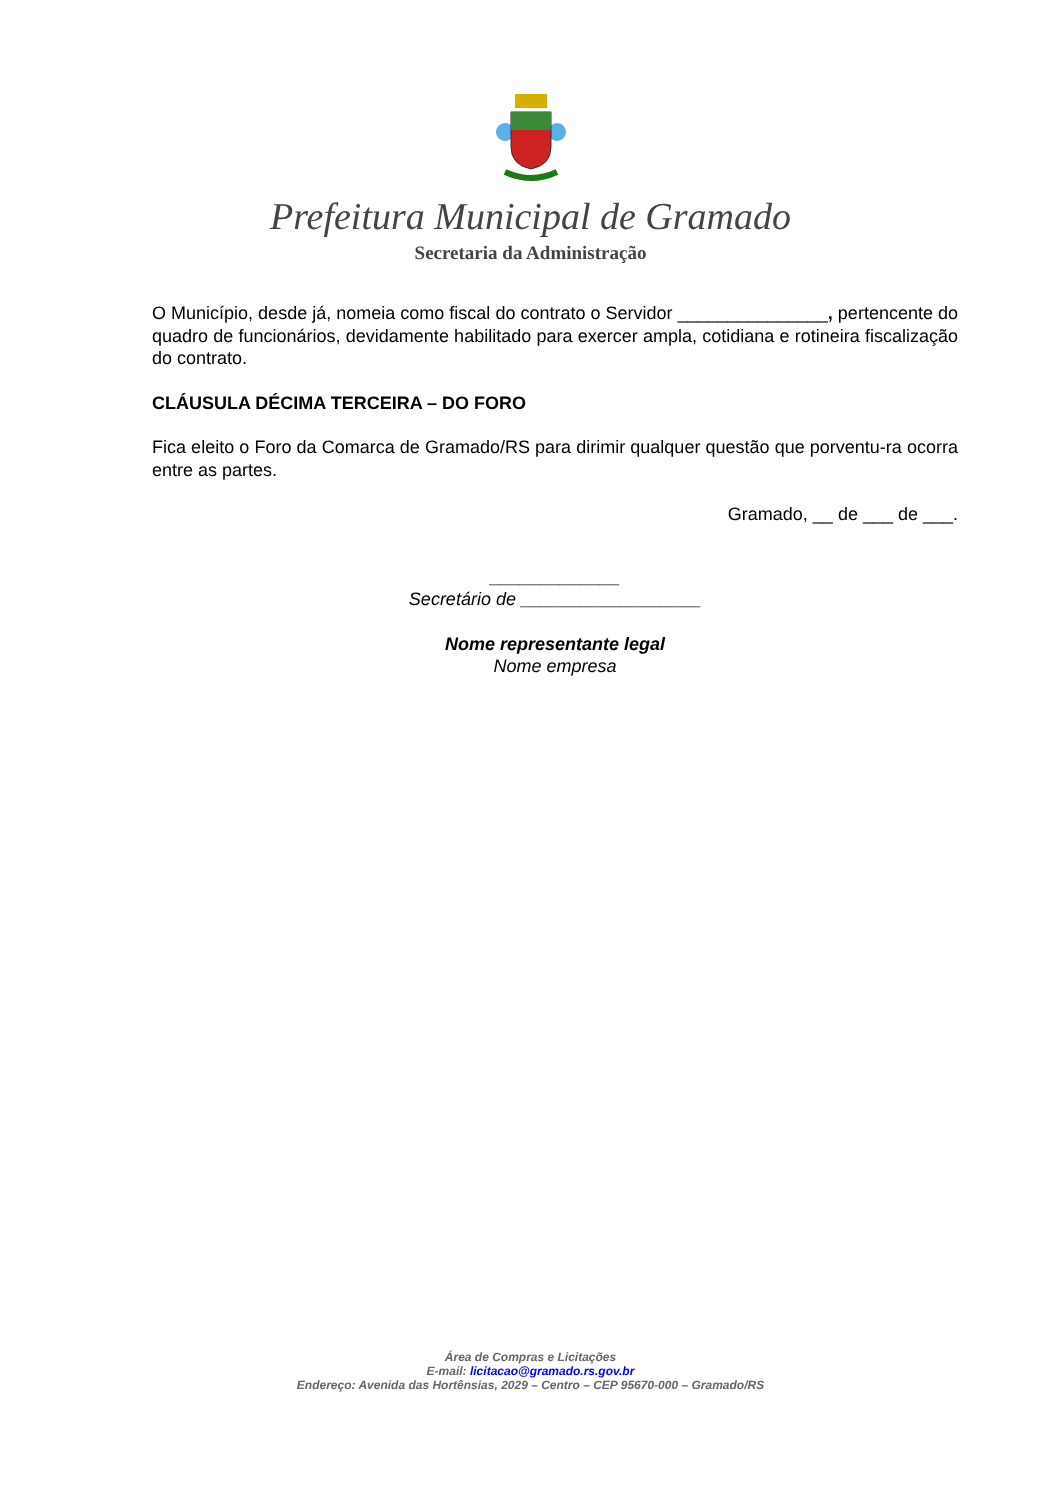Prefeitura Municipal de Gramado
Secretaria da Administração
O Município, desde já, nomeia como fiscal do contrato o Servidor _______________, pertencente do quadro de funcionários, devidamente habilitado para exercer ampla, cotidiana e rotineira fiscalização do contrato.
CLÁUSULA DÉCIMA TERCEIRA – DO FORO
Fica eleito o Foro da Comarca de Gramado/RS para dirimir qualquer questão que porventu-ra ocorra entre as partes.
Gramado, __ de ___ de ___.
_____________
Secretário de __________________
Nome representante legal
Nome empresa
Área de Compras e Licitações
E-mail: licitacao@gramado.rs.gov.br
Endereço: Avenida das Hortênsias, 2029 – Centro – CEP 95670-000 – Gramado/RS